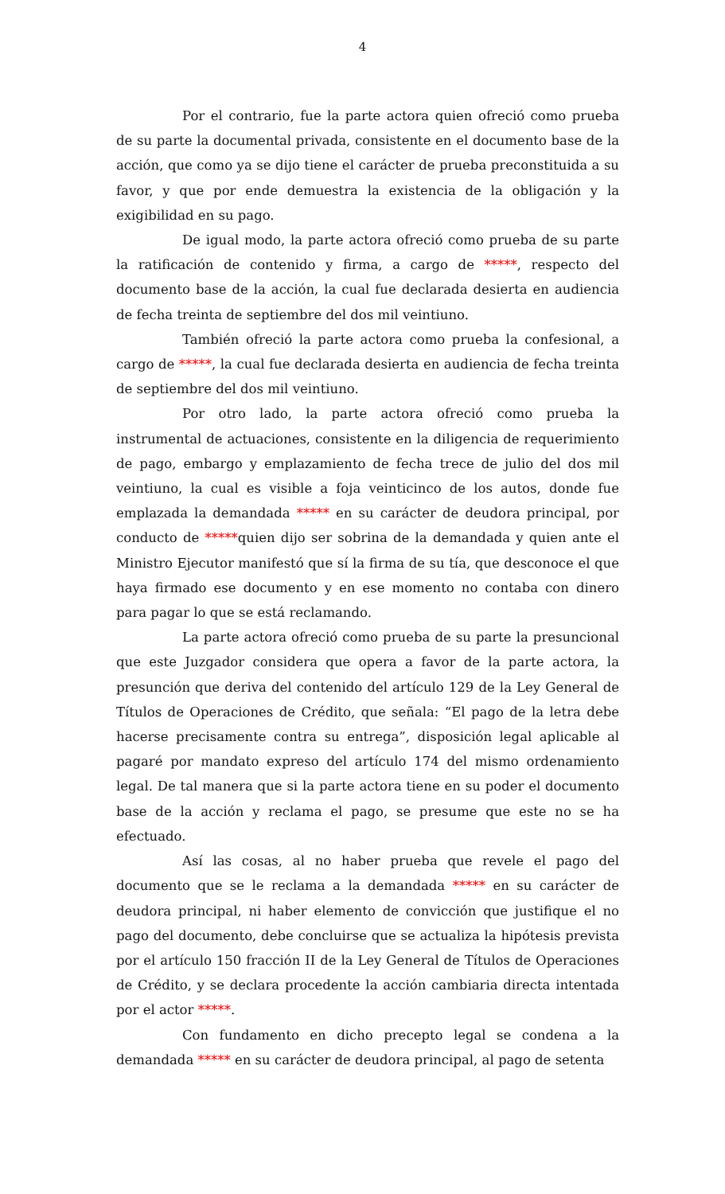4
Por el contrario, fue la parte actora quien ofreció como prueba de su parte la documental privada, consistente en el documento base de la acción, que como ya se dijo tiene el carácter de prueba preconstituida a su favor, y que por ende demuestra la existencia de la obligación y la exigibilidad en su pago.
De igual modo, la parte actora ofreció como prueba de su parte la ratificación de contenido y firma, a cargo de *****, respecto del documento base de la acción, la cual fue declarada desierta en audiencia de fecha treinta de septiembre del dos mil veintiuno.
También ofreció la parte actora como prueba la confesional, a cargo de *****, la cual fue declarada desierta en audiencia de fecha treinta de septiembre del dos mil veintiuno.
Por otro lado, la parte actora ofreció como prueba la instrumental de actuaciones, consistente en la diligencia de requerimiento de pago, embargo y emplazamiento de fecha trece de julio del dos mil veintiuno, la cual es visible a foja veinticinco de los autos, donde fue emplazada la demandada ***** en su carácter de deudora principal, por conducto de *****quien dijo ser sobrina de la demandada y quien ante el Ministro Ejecutor manifestó que sí la firma de su tía, que desconoce el que haya firmado ese documento y en ese momento no contaba con dinero para pagar lo que se está reclamando.
La parte actora ofreció como prueba de su parte la presuncional que este Juzgador considera que opera a favor de la parte actora, la presunción que deriva del contenido del artículo 129 de la Ley General de Títulos de Operaciones de Crédito, que señala: “El pago de la letra debe hacerse precisamente contra su entrega”, disposición legal aplicable al pagaré por mandato expreso del artículo 174 del mismo ordenamiento legal. De tal manera que si la parte actora tiene en su poder el documento base de la acción y reclama el pago, se presume que este no se ha efectuado.
Así las cosas, al no haber prueba que revele el pago del documento que se le reclama a la demandada ***** en su carácter de deudora principal, ni haber elemento de convicción que justifique el no pago del documento, debe concluirse que se actualiza la hipótesis prevista por el artículo 150 fracción II de la Ley General de Títulos de Operaciones de Crédito, y se declara procedente la acción cambiaria directa intentada por el actor *****.
Con fundamento en dicho precepto legal se condena a la demandada ***** en su carácter de deudora principal, al pago de setenta